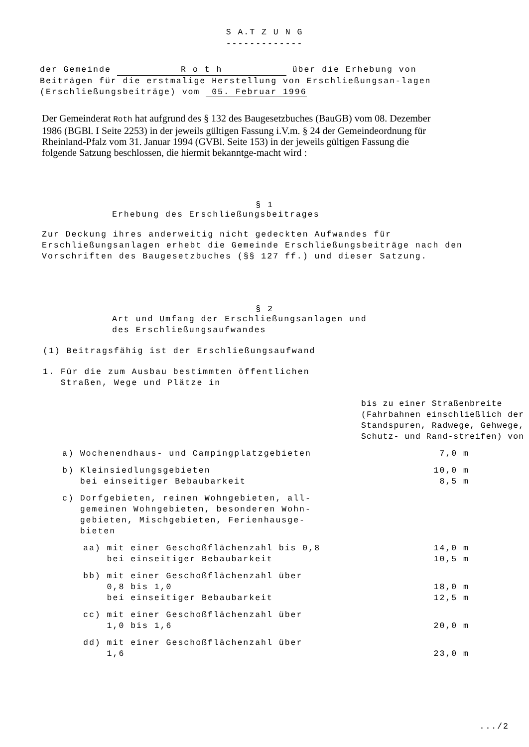S A.T Z U N G
-------------
der Gemeinde R o t h über die Erhebung von Beiträgen für die erstmalige Herstellung von Erschließungsan-lagen (Erschließungsbeiträge) vom 05. Februar 1996
Der Gemeinderat Roth hat aufgrund des § 132 des Baugesetzbuches (BauGB) vom 08. Dezember 1986 (BGBl. I Seite 2253) in der jeweils gültigen Fassung i.V.m. § 24 der Gemeindeordnung für Rheinland-Pfalz vom 31. Januar 1994 (GVBl. Seite 153) in der jeweils gültigen Fassung die folgende Satzung beschlossen, die hiermit bekanntge-macht wird :
§ 1
Erhebung des Erschließungsbeitrages
Zur Deckung ihres anderweitig nicht gedeckten Aufwandes für Erschließungsanlagen erhebt die Gemeinde Erschließungsbeiträge nach den Vorschriften des Baugesetzbuches (§§ 127 ff.) und dieser Satzung.
§ 2
Art und Umfang der Erschließungsanlagen und
des Erschließungsaufwandes
(1) Beitragsfähig ist der Erschließungsaufwand
1. Für die zum Ausbau bestimmten öffentlichen
Straßen, Wege und Plätze in
bis zu einer Straßenbreite (Fahrbahnen einschließlich der Standspuren, Radwege, Gehwege, Schutz- und Rand-streifen) von
a) Wochenendhaus- und Campingplatzgebieten 7,0 m
b) Kleinsiedlungsgebieten
bei einseitiger Bebaubarkeit 10,0 m
8,5 m
c) Dorfgebieten, reinen Wohngebieten, all-
gemeinen Wohngebieten, besonderen Wohn-
gebieten, Mischgebieten, Ferienhausge-
bieten
aa) mit einer Geschoßflächenzahl bis 0,8
bei einseitiger Bebaubarkeit 14,0 m
10,5 m
bb) mit einer Geschoßflächenzahl über
0,8 bis 1,0
bei einseitiger Bebaubarkeit
18,0 m
12,5 m
cc) mit einer Geschoßflächenzahl über
1,0 bis 1,6
20,0 m
dd) mit einer Geschoßflächenzahl über
1,6
23,0 m
.../2